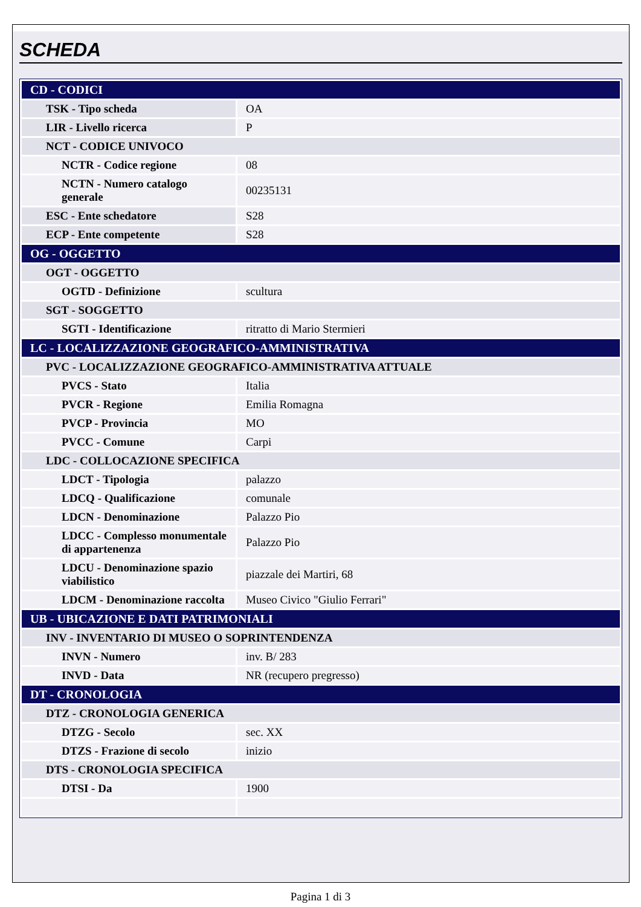SCHEDA
| CD - CODICI | |
| TSK - Tipo scheda | OA |
| LIR - Livello ricerca | P |
| NCT - CODICE UNIVOCO | |
| NCTR - Codice regione | 08 |
| NCTN - Numero catalogo generale | 00235131 |
| ESC - Ente schedatore | S28 |
| ECP - Ente competente | S28 |
| OG - OGGETTO | |
| OGT - OGGETTO | |
| OGTD - Definizione | scultura |
| SGT - SOGGETTO | |
| SGTI - Identificazione | ritratto di Mario Stermieri |
| LC - LOCALIZZAZIONE GEOGRAFICO-AMMINISTRATIVA | |
| PVC - LOCALIZZAZIONE GEOGRAFICO-AMMINISTRATIVA ATTUALE | |
| PVCS - Stato | Italia |
| PVCR - Regione | Emilia Romagna |
| PVCP - Provincia | MO |
| PVCC - Comune | Carpi |
| LDC - COLLOCAZIONE SPECIFICA | |
| LDCT - Tipologia | palazzo |
| LDCQ - Qualificazione | comunale |
| LDCN - Denominazione | Palazzo Pio |
| LDCC - Complesso monumentale di appartenenza | Palazzo Pio |
| LDCU - Denominazione spazio viabilistico | piazzale dei Martiri, 68 |
| LDCM - Denominazione raccolta | Museo Civico "Giulio Ferrari" |
| UB - UBICAZIONE E DATI PATRIMONIALI | |
| INV - INVENTARIO DI MUSEO O SOPRINTENDENZA | |
| INVN - Numero | inv. B/ 283 |
| INVD - Data | NR (recupero pregresso) |
| DT - CRONOLOGIA | |
| DTZ - CRONOLOGIA GENERICA | |
| DTZG - Secolo | sec. XX |
| DTZS - Frazione di secolo | inizio |
| DTS - CRONOLOGIA SPECIFICA | |
| DTSI - Da | 1900 |
Pagina 1 di 3